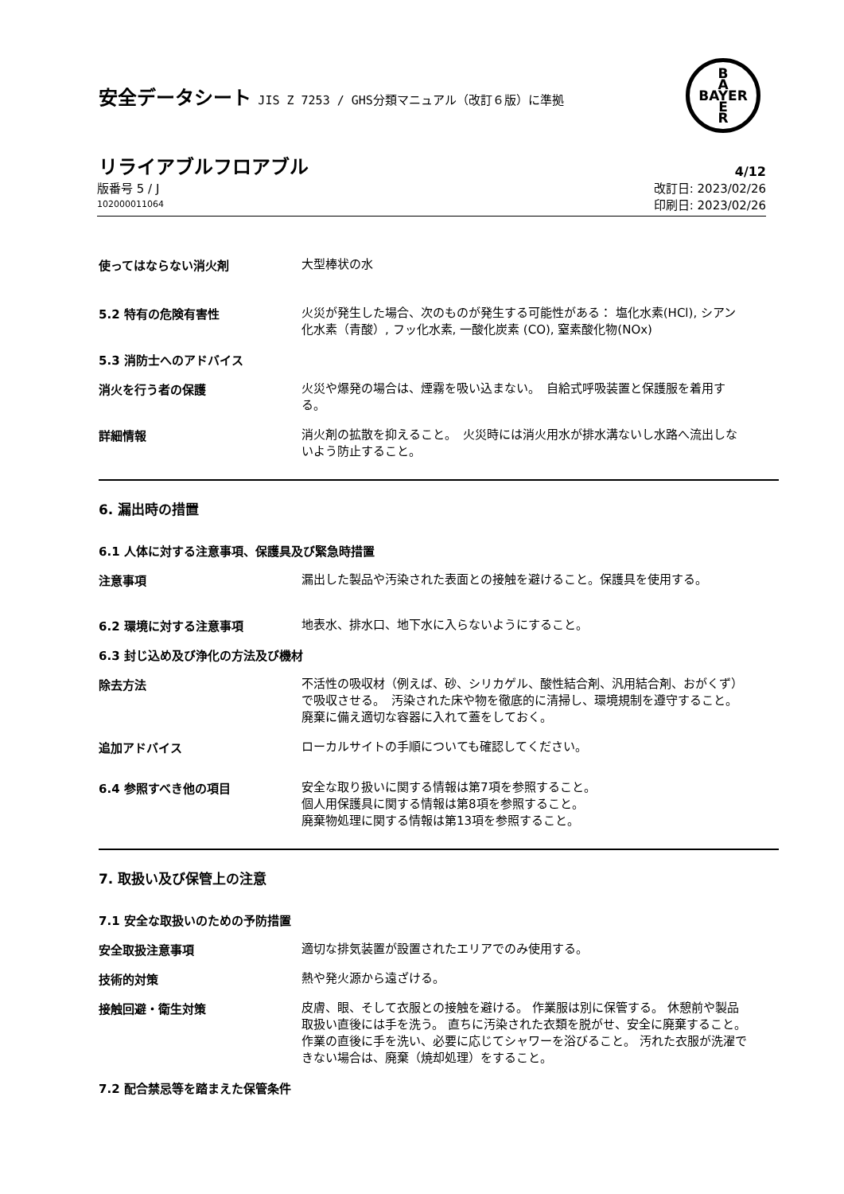安全データシート JIS Z 7253 / GHS分類マニュアル（改訂６版）に準拠
B
A
BAYER
E
R
リライアブルフロアブル
4/12
版番号 5 / J
102000011064
改訂日: 2023/02/26
印刷日: 2023/02/26
使ってはならない消火剤
大型棒状の水
5.2 特有の危険有害性
火災が発生した場合、次のものが発生する可能性がある： 塩化水素(HCl), シアン化水素（青酸）, フッ化水素, 一酸化炭素 (CO), 窒素酸化物(NOx)
5.3 消防士へのアドバイス
消火を行う者の保護
火災や爆発の場合は、煙霧を吸い込まない。　自給式呼吸装置と保護服を着用する。
詳細情報
消火剤の拡散を抑えること。　火災時には消火用水が排水溝ないし水路へ流出しないよう防止すること。
6. 漏出時の措置
6.1 人体に対する注意事項、保護具及び緊急時措置
注意事項
漏出した製品や汚染された表面との接触を避けること。保護具を使用する。
6.2 環境に対する注意事項
地表水、排水口、地下水に入らないようにすること。
6.3 封じ込め及び浄化の方法及び機材
除去方法
不活性の吸収材（例えば、砂、シリカゲル、酸性結合剤、汎用結合剤、おがくず）で吸収させる。　汚染された床や物を徹底的に清掃し、環境規制を遵守すること。　廃棄に備え適切な容器に入れて蓋をしておく。
追加アドバイス
ローカルサイトの手順についても確認してください。
6.4 参照すべき他の項目
安全な取り扱いに関する情報は第7項を参照すること。
個人用保護具に関する情報は第8項を参照すること。
廃棄物処理に関する情報は第13項を参照すること。
7. 取扱い及び保管上の注意
7.1 安全な取扱いのための予防措置
安全取扱注意事項
適切な排気装置が設置されたエリアでのみ使用する。
技術的対策
熱や発火源から遠ざける。
接触回避・衛生対策
皮膚、眼、そして衣服との接触を避ける。 作業服は別に保管する。 休憩前や製品取扱い直後には手を洗う。 直ちに汚染された衣類を脱がせ、安全に廃棄すること。作業の直後に手を洗い、必要に応じてシャワーを浴びること。 汚れた衣服が洗濯できない場合は、廃棄（焼却処理）をすること。
7.2 配合禁忌等を踏まえた保管条件